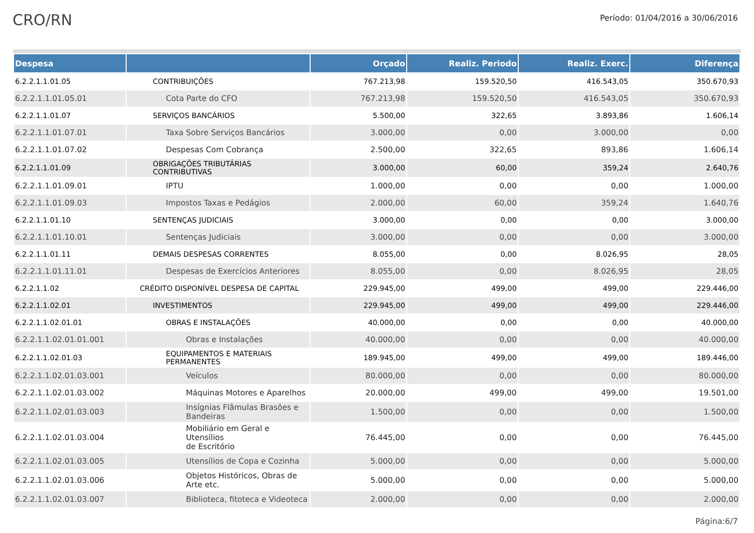CRO/RN
Período: 01/04/2016 a 30/06/2016
| Despesa | | Orçado | Realiz. Periodo | Realiz. Exerc. | Diferença |
| --- | --- | --- | --- | --- | --- |
| 6.2.2.1.1.01.05 | CONTRIBUIÇÕES | 767.213,98 | 159.520,50 | 416.543,05 | 350.670,93 |
| 6.2.2.1.1.01.05.01 | Cota Parte do CFO | 767.213,98 | 159.520,50 | 416.543,05 | 350.670,93 |
| 6.2.2.1.1.01.07 | SERVIÇOS BANCÁRIOS | 5.500,00 | 322,65 | 3.893,86 | 1.606,14 |
| 6.2.2.1.1.01.07.01 | Taxa Sobre Serviços Bancários | 3.000,00 | 0,00 | 3.000,00 | 0,00 |
| 6.2.2.1.1.01.07.02 | Despesas Com Cobrança | 2.500,00 | 322,65 | 893,86 | 1.606,14 |
| 6.2.2.1.1.01.09 | OBRIGAÇÕES TRIBUTÁRIAS CONTRIBUTIVAS | 3.000,00 | 60,00 | 359,24 | 2.640,76 |
| 6.2.2.1.1.01.09.01 | IPTU | 1.000,00 | 0,00 | 0,00 | 1.000,00 |
| 6.2.2.1.1.01.09.03 | Impostos Taxas e Pedágios | 2.000,00 | 60,00 | 359,24 | 1.640,76 |
| 6.2.2.1.1.01.10 | SENTENÇAS JUDICIAIS | 3.000,00 | 0,00 | 0,00 | 3.000,00 |
| 6.2.2.1.1.01.10.01 | Sentenças Judiciais | 3.000,00 | 0,00 | 0,00 | 3.000,00 |
| 6.2.2.1.1.01.11 | DEMAIS DESPESAS CORRENTES | 8.055,00 | 0,00 | 8.026,95 | 28,05 |
| 6.2.2.1.1.01.11.01 | Despesas de Exercícios Anteriores | 8.055,00 | 0,00 | 8.026,95 | 28,05 |
| 6.2.2.1.1.02 | CRÉDITO DISPONÍVEL DESPESA DE CAPITAL | 229.945,00 | 499,00 | 499,00 | 229.446,00 |
| 6.2.2.1.1.02.01 | INVESTIMENTOS | 229.945,00 | 499,00 | 499,00 | 229.446,00 |
| 6.2.2.1.1.02.01.01 | OBRAS E INSTALAÇÕES | 40.000,00 | 0,00 | 0,00 | 40.000,00 |
| 6.2.2.1.1.02.01.01.001 | Obras e Instalações | 40.000,00 | 0,00 | 0,00 | 40.000,00 |
| 6.2.2.1.1.02.01.03 | EQUIPAMENTOS E MATERIAIS PERMANENTES | 189.945,00 | 499,00 | 499,00 | 189.446,00 |
| 6.2.2.1.1.02.01.03.001 | Veículos | 80.000,00 | 0,00 | 0,00 | 80.000,00 |
| 6.2.2.1.1.02.01.03.002 | Máquinas Motores e Aparelhos | 20.000,00 | 499,00 | 499,00 | 19.501,00 |
| 6.2.2.1.1.02.01.03.003 | Insígnias Flâmulas Brasões e Bandeiras | 1.500,00 | 0,00 | 0,00 | 1.500,00 |
| 6.2.2.1.1.02.01.03.004 | Mobiliário em Geral e Utensílios de Escritório | 76.445,00 | 0,00 | 0,00 | 76.445,00 |
| 6.2.2.1.1.02.01.03.005 | Utensílios de Copa e Cozinha | 5.000,00 | 0,00 | 0,00 | 5.000,00 |
| 6.2.2.1.1.02.01.03.006 | Objetos Históricos, Obras de Arte etc. | 5.000,00 | 0,00 | 0,00 | 5.000,00 |
| 6.2.2.1.1.02.01.03.007 | Biblioteca, fitoteca e Videoteca | 2.000,00 | 0,00 | 0,00 | 2.000,00 |
Página:6/7